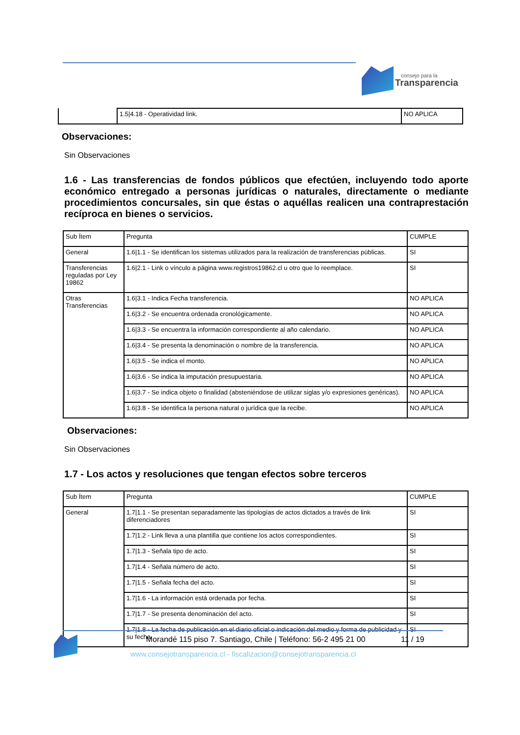consejo para la
Transparencia
| | 1.5/4.18 - Operatividad link. | NO APLICA |
Observaciones:
Sin Observaciones
1.6 - Las transferencias de fondos públicos que efectúen, incluyendo todo aporte económico entregado a personas jurídicas o naturales, directamente o mediante procedimientos concursales, sin que éstas o aquéllas realicen una contraprestación recíproca en bienes o servicios.
| Sub Ítem | Pregunta | CUMPLE |
| General | 1.6/1.1 - Se identifican los sistemas utilizados para la realización de transferencias públicas. | SI |
| Transferencias reguladas por Ley 19862 | 1.6/2.1 - Link o vínculo a página www.registros19862.cl u otro que lo reemplace. | SI |
| Otras Transferencias | 1.6/3.1 - Indica Fecha transferencia. | NO APLICA |
| | 1.6/3.2 - Se encuentra ordenada cronológicamente. | NO APLICA |
| | 1.6/3.3 - Se encuentra la información correspondiente al año calendario. | NO APLICA |
| | 1.6/3.4 - Se presenta la denominación o nombre de la transferencia. | NO APLICA |
| | 1.6/3.5 - Se indica el monto. | NO APLICA |
| | 1.6/3.6 - Se indica la imputación presupuestaria. | NO APLICA |
| | 1.6/3.7 - Se indica objeto o finalidad (absteniéndose de utilizar siglas y/o expresiones genéricas). | NO APLICA |
| | 1.6/3.8 - Se identifica la persona natural o jurídica que la recibe. | NO APLICA |
Observaciones:
Sin Observaciones
1.7 - Los actos y resoluciones que tengan efectos sobre terceros
| Sub Ítem | Pregunta | CUMPLE |
| General | 1.7/1.1 - Se presentan separadamente las tipologías de actos dictados a través de link diferenciadores | SI |
| | 1.7/1.2 - Link lleva a una plantilla que contiene los actos correspondientes. | SI |
| | 1.7/1.3 - Señala tipo de acto. | SI |
| | 1.7/1.4 - Señala número de acto. | SI |
| | 1.7/1.5 - Señala fecha del acto. | SI |
| | 1.7/1.6 - La información está ordenada por fecha. | SI |
| | 1.7/1.7 - Se presenta denominación del acto. | SI |
| | 1.7/1.8 - La fecha de publicación en el diario oficial o indicación del medio y forma de publicidad y su fecha. | SI |
Morandé 115 piso 7. Santiago, Chile | Teléfono: 56-2 495 21 00
11 / 19
www.consejotransparencia.cl - fiscalizacion@consejotransparencia.cl